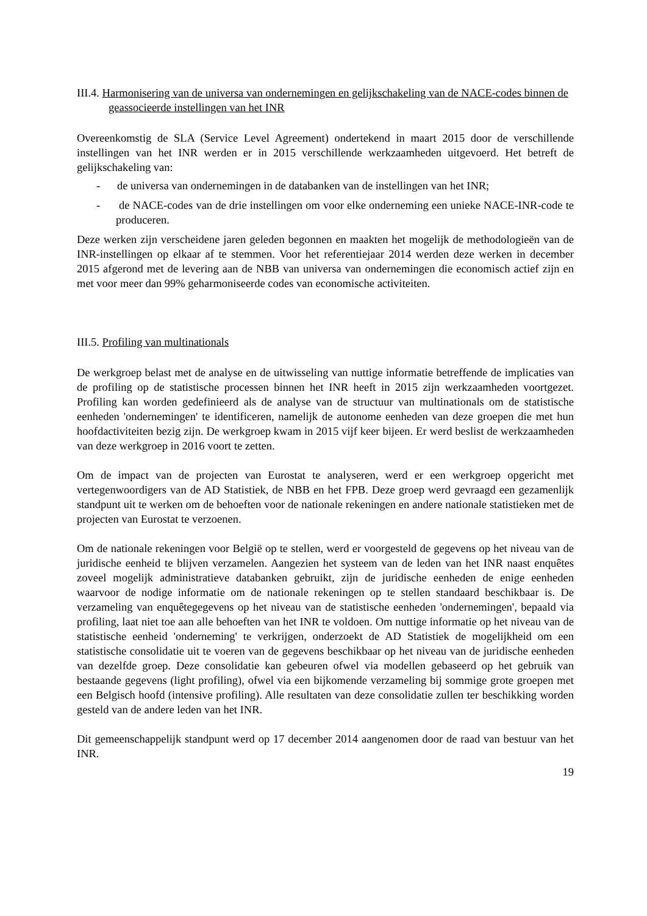III.4. Harmonisering van de universa van ondernemingen en gelijkschakeling van de NACE-codes binnen de geassocieerde instellingen van het INR
Overeenkomstig de SLA (Service Level Agreement) ondertekend in maart 2015 door de verschillende instellingen van het INR werden er in 2015 verschillende werkzaamheden uitgevoerd. Het betreft de gelijkschakeling van:
- de universa van ondernemingen in de databanken van de instellingen van het INR;
- de NACE-codes van de drie instellingen om voor elke onderneming een unieke NACE-INR-code te produceren.
Deze werken zijn verscheidene jaren geleden begonnen en maakten het mogelijk de methodologieën van de INR-instellingen op elkaar af te stemmen. Voor het referentiejaar 2014 werden deze werken in december 2015 afgerond met de levering aan de NBB van universa van ondernemingen die economisch actief zijn en met voor meer dan 99% geharmoniseerde codes van economische activiteiten.
III.5. Profiling van multinationals
De werkgroep belast met de analyse en de uitwisseling van nuttige informatie betreffende de implicaties van de profiling op de statistische processen binnen het INR heeft in 2015 zijn werkzaamheden voortgezet. Profiling kan worden gedefinieerd als de analyse van de structuur van multinationals om de statistische eenheden 'ondernemingen' te identificeren, namelijk de autonome eenheden van deze groepen die met hun hoofdactiviteiten bezig zijn. De werkgroep kwam in 2015 vijf keer bijeen. Er werd beslist de werkzaamheden van deze werkgroep in 2016 voort te zetten.
Om de impact van de projecten van Eurostat te analyseren, werd er een werkgroep opgericht met vertegenwoordigers van de AD Statistiek, de NBB en het FPB. Deze groep werd gevraagd een gezamenlijk standpunt uit te werken om de behoeften voor de nationale rekeningen en andere nationale statistieken met de projecten van Eurostat te verzoenen.
Om de nationale rekeningen voor België op te stellen, werd er voorgesteld de gegevens op het niveau van de juridische eenheid te blijven verzamelen. Aangezien het systeem van de leden van het INR naast enquêtes zoveel mogelijk administratieve databanken gebruikt, zijn de juridische eenheden de enige eenheden waarvoor de nodige informatie om de nationale rekeningen op te stellen standaard beschikbaar is. De verzameling van enquêtegegevens op het niveau van de statistische eenheden 'ondernemingen', bepaald via profiling, laat niet toe aan alle behoeften van het INR te voldoen. Om nuttige informatie op het niveau van de statistische eenheid 'onderneming' te verkrijgen, onderzoekt de AD Statistiek de mogelijkheid om een statistische consolidatie uit te voeren van de gegevens beschikbaar op het niveau van de juridische eenheden van dezelfde groep. Deze consolidatie kan gebeuren ofwel via modellen gebaseerd op het gebruik van bestaande gegevens (light profiling), ofwel via een bijkomende verzameling bij sommige grote groepen met een Belgisch hoofd (intensive profiling). Alle resultaten van deze consolidatie zullen ter beschikking worden gesteld van de andere leden van het INR.
Dit gemeenschappelijk standpunt werd op 17 december 2014 aangenomen door de raad van bestuur van het INR.
19